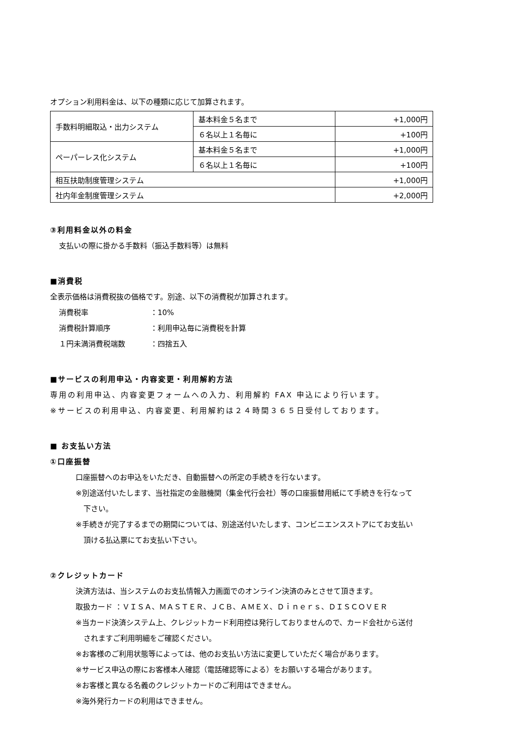オプション利用料金は、以下の種類に応じて加算されます。
| 手数料明細取込・出力システム | 基本料金５名まで | +1,000円 |
| | ６名以上１名毎に | +100円 |
| ペーパーレス化システム | 基本料金５名まで | +1,000円 |
| | ６名以上１名毎に | +100円 |
| 相互扶助制度管理システム | | +1,000円 |
| 社内年金制度管理システム | | +2,000円 |
③利用料金以外の料金
支払いの際に掛かる手数料（振込手数料等）は無料
■消費税
全表示価格は消費税抜の価格です。別途、以下の消費税が加算されます。
消費税率 ：10%
消費税計算順序 ：利用申込毎に消費税を計算
１円未満消費税端数 ：四捨五入
■サービスの利用申込・内容変更・利用解約方法
専用の利用申込、内容変更フォームへの入力、利用解約 FAX 申込により行います。
※サービスの利用申込、内容変更、利用解約は２４時間３６５日受付しております。
■ お支払い方法
①口座振替
口座振替へのお申込をいただき、自動振替への所定の手続きを行ないます。
※別途送付いたします、当社指定の金融機関（集金代行会社）等の口座振替用紙にて手続きを行なって
下さい。
※手続きが完了するまでの期間については、別途送付いたします、コンビニエンスストアにてお支払い
頂ける払込票にてお支払い下さい。
②クレジットカード
決済方法は、当システムのお支払情報入力画面でのオンライン決済のみとさせて頂きます。
取扱カード ：ＶＩＳＡ、ＭＡＳＴＥＲ、ＪＣＢ、ＡＭＥＸ、Ｄｉｎｅｒｓ、ＤＩＳＣＯＶＥＲ
※当カード決済システム上、クレジットカード利用控は発行しておりませんので、カード会社から送付
されますご利用明細をご確認ください。
※お客様のご利用状態等によっては、他のお支払い方法に変更していただく場合があります。
※サービス申込の際にお客様本人確認（電話確認等による）をお願いする場合があります。
※お客様と異なる名義のクレジットカードのご利用はできません。
※海外発行カードの利用はできません。